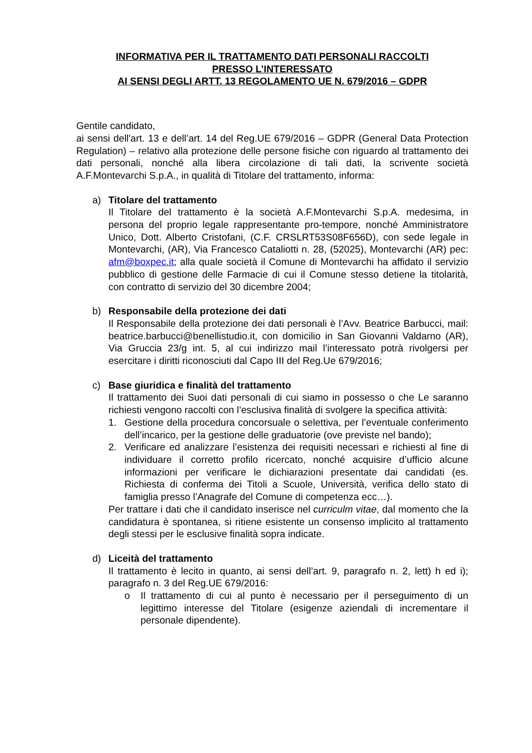INFORMATIVA PER IL TRATTAMENTO DATI PERSONALI RACCOLTI
PRESSO L’INTERESSATO
AI SENSI DEGLI ARTT. 13 REGOLAMENTO UE N. 679/2016 – GDPR
Gentile candidato,
ai sensi dell'art. 13 e dell’art. 14 del Reg.UE 679/2016 – GDPR (General Data Protection Regulation) – relativo alla protezione delle persone fisiche con riguardo al trattamento dei dati personali, nonché alla libera circolazione di tali dati, la scrivente società A.F.Montevarchi S.p.A., in qualità di Titolare del trattamento, informa:
a) Titolare del trattamento
Il Titolare del trattamento è la società A.F.Montevarchi S.p.A. medesima, in persona del proprio legale rappresentante pro-tempore, nonché Amministratore Unico, Dott. Alberto Cristofani, (C.F. CRSLRT53S08F656D), con sede legale in Montevarchi, (AR), Via Francesco Cataliotti n. 28, (52025), Montevarchi (AR) pec: afm@boxpec.it; alla quale società il Comune di Montevarchi ha affidato il servizio pubblico di gestione delle Farmacie di cui il Comune stesso detiene la titolarità, con contratto di servizio del 30 dicembre 2004;
b) Responsabile della protezione dei dati
Il Responsabile della protezione dei dati personali è l’Avv. Beatrice Barbucci, mail: beatrice.barbucci@benellistudio.it, con domicilio in San Giovanni Valdarno (AR), Via Gruccia 23/g int. 5, al cui indirizzo mail l’interessato potrà rivolgersi per esercitare i diritti riconosciuti dal Capo III del Reg.Ue 679/2016;
c) Base giuridica e finalità del trattamento
Il trattamento dei Suoi dati personali di cui siamo in possesso o che Le saranno richiesti vengono raccolti con l’esclusiva finalità di svolgere la specifica attività:
1. Gestione della procedura concorsuale o selettiva, per l’eventuale conferimento dell’incarico, per la gestione delle graduatorie (ove previste nel bando);
2. Verificare ed analizzare l’esistenza dei requisiti necessari e richiesti al fine di individuare il corretto profilo ricercato, nonché acquisire d’ufficio alcune informazioni per verificare le dichiarazioni presentate dai candidati (es. Richiesta di conferma dei Titoli a Scuole, Università, verifica dello stato di famiglia presso l’Anagrafe del Comune di competenza ecc…).
Per trattare i dati che il candidato inserisce nel curriculm vitae, dal momento che la candidatura è spontanea, si ritiene esistente un consenso implicito al trattamento degli stessi per le esclusive finalità sopra indicate.
d) Liceità del trattamento
Il trattamento è lecito in quanto, ai sensi dell’art. 9, paragrafo n. 2, lett) h ed i); paragrafo n. 3 del Reg.UE 679/2016:
o Il trattamento di cui al punto è necessario per il perseguimento di un legittimo interesse del Titolare (esigenze aziendali di incrementare il personale dipendente).